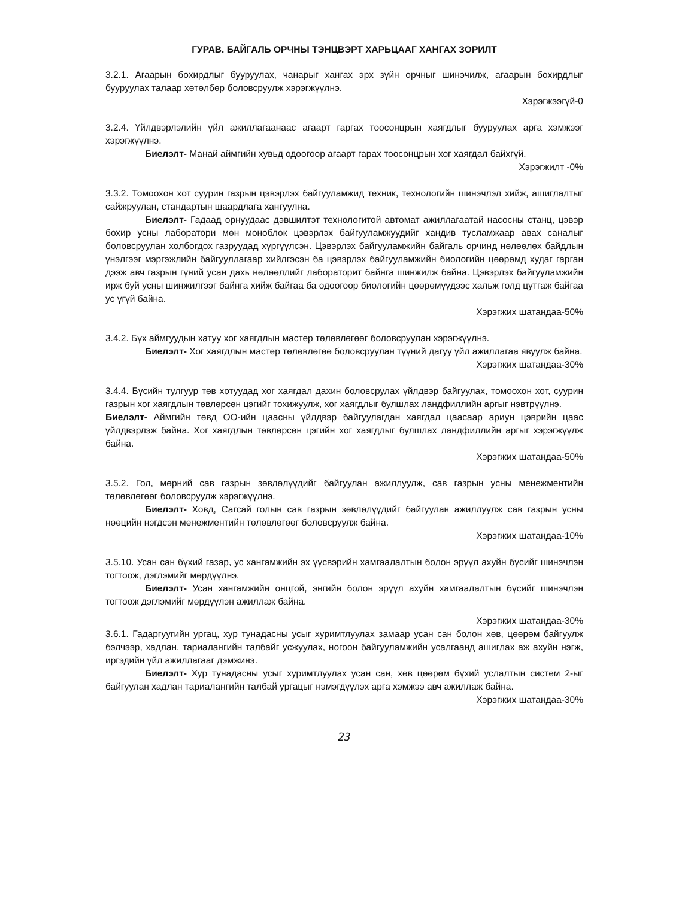ГУРАВ. БАЙГАЛЬ ОРЧНЫ ТЭНЦВЭРТ ХАРЬЦААГ ХАНГАХ ЗОРИЛТ
3.2.1. Агаарын бохирдлыг бууруулах, чанарыг хангах эрх зүйн орчныг шинэчилж, агаарын бохирдлыг бууруулах талаар хөтөлбөр боловсруулж хэрэгжүүлнэ.
Хэрэгжээгүй-0
3.2.4. Үйлдвэрлэлийн үйл ажиллагаанаас агаарт гаргах тоосонцрын хаягдлыг бууруулах арга хэмжээг хэрэгжүүлнэ.
Биелэлт- Манай аймгийн хувьд одоогоор агаарт гарах тоосонцрын хог хаягдал байхгүй.
Хэрэгжилт -0%
3.3.2. Томоохон хот суурин газрын цэвэрлэх байгууламжид техник, технологийн шинэчлэл хийж, ашиглалтыг сайжруулан, стандартын шаардлага хангуулна.
Биелэлт- Гадаад орнуудаас дэвшилтэт технологитой автомат ажиллагаатай насосны станц, цэвэр бохир усны лаборатори мөн моноблок цэвэрлэх байгууламжуудийг хандив тусламжаар авах саналыг боловсруулан холбогдох газруудад хүргүүлсэн. Цэвэрлэх байгууламжийн байгаль орчинд нөлөөлөх байдлын үнэлгээг мэргэжлийн байгууллагаар хийлгэсэн ба цэвэрлэх байгууламжийн биологийн цөөрөмд худаг гарган дээж авч газрын гүний усан дахь нөлөөллийг лабораторит байнга шинжилж байна. Цэвэрлэх байгууламжийн ирж буй усны шинжилгээг байнга хийж байгаа ба одоогоор биологийн цөөрөмүүдээс хальж голд цутгаж байгаа ус үгүй байна.
Хэрэгжих шатандаа-50%
3.4.2. Бүх аймгуудын хатуу хог хаягдлын мастер төлөвлөгөөг боловсруулан хэрэгжүүлнэ.
Биелэлт- Хог хаягдлын мастер төлөвлөгөө боловсруулан түүний дагуу үйл ажиллагаа явуулж байна.
Хэрэгжих шатандаа-30%
3.4.4. Бүсийн тулгуур төв хотуудад хог хаягдал дахин боловсрулах үйлдвэр байгуулах, томоохон хот, суурин газрын хог хаягдлын төвлөрсөн цэгийг тохижуулж, хог хаягдлыг булшлах ландфиллийн аргыг нэвтрүүлнэ.
Биелэлт- Аймгийн төвд ОО-ийн цаасны үйлдвэр байгуулагдан хаягдал цаасаар ариун цэврийн цаас үйлдвэрлэж байна. Хог хаягдлын төвлөрсөн цэгийн хог хаягдлыг булшлах ландфиллийн аргыг хэрэгжүүлж байна.
Хэрэгжих шатандаа-50%
3.5.2. Гол, мөрний сав газрын зөвлөлүүдийг байгуулан ажиллуулж, сав газрын усны менежментийн төлөвлөгөөг боловсруулж хэрэгжүүлнэ.
Биелэлт- Ховд, Сагсай голын сав газрын зөвлөлүүдийг байгуулан ажиллуулж сав газрын усны нөөцийн нэгдсэн менежментийн төлөвлөгөөг боловсруулж байна.
Хэрэгжих шатандаа-10%
3.5.10. Усан сан бүхий газар, ус хангамжийн эх үүсвэрийн хамгаалалтын болон эрүүл ахуйн бүсийг шинэчлэн тогтоож, дэглэмийг мөрдүүлнэ.
Биелэлт- Усан хангамжийн онцгой, энгийн болон эрүүл ахуйн хамгаалалтын бүсийг шинэчлэн тогтоож дэглэмийг мөрдүүлэн ажиллаж байна.
Хэрэгжих шатандаа-30%
3.6.1. Гадаргуугийн ургац, хур тунадасны усыг хуримтлуулах замаар усан сан болон хөв, цөөрөм байгуулж бэлчээр, хадлан, тариалангийн талбайг усжуулах, ногоон байгууламжийн усалгаанд ашиглах аж ахуйн нэгж, иргэдийн үйл ажиллагааг дэмжинэ.
Биелэлт- Хур тунадасны усыг хуримтлуулах усан сан, хөв цөөрөм бүхий услалтын систем 2-ыг байгуулан хадлан тариалангийн талбай ургацыг нэмэгдүүлэх арга хэмжээ авч ажиллаж байна.
Хэрэгжих шатандаа-30%
23